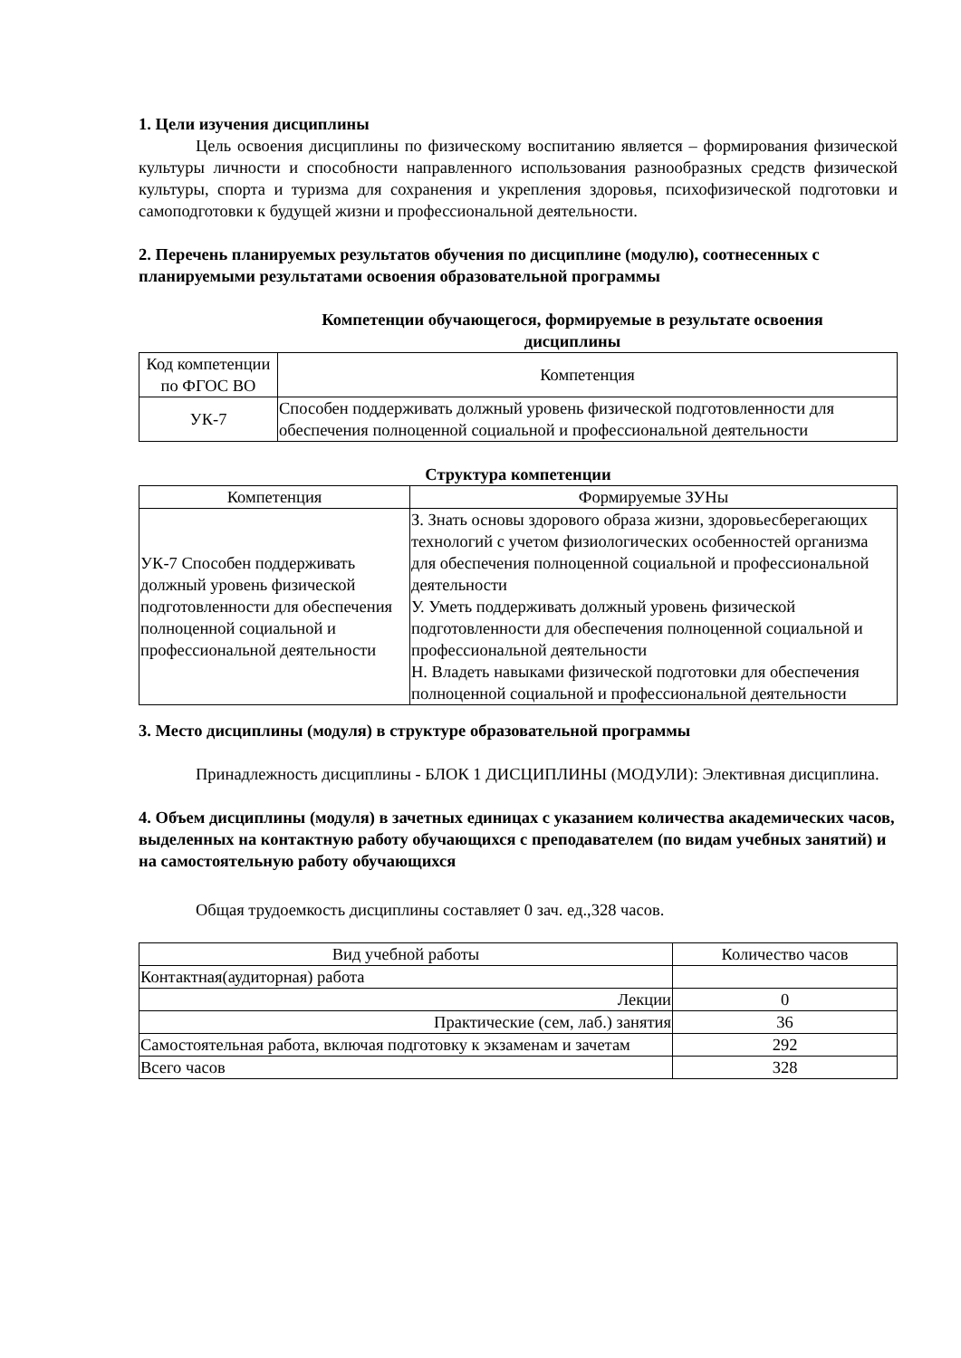1. Цели изучения дисциплины
Цель освоения дисциплины по физическому воспитанию является – формирования физической культуры личности и способности направленного использования разнообразных средств физической культуры, спорта и туризма для сохранения и укрепления здоровья, психофизической подготовки и самоподготовки к будущей жизни и профессиональной деятельности.
2. Перечень планируемых результатов обучения по дисциплине (модулю), соотнесенных с планируемыми результатами освоения образовательной программы
Компетенции обучающегося, формируемые в результате освоения
дисциплины
| Код компетенции по ФГОС ВО | Компетенция |
| --- | --- |
| УК-7 | Способен поддерживать должный уровень физической подготовленности для обеспечения полноценной социальной и профессиональной деятельности |
Структура компетенции
| Компетенция | Формируемые ЗУНы |
| --- | --- |
| УК-7 Способен поддерживать должный уровень физической подготовленности для обеспечения полноценной социальной и профессиональной деятельности | З. Знать основы здорового образа жизни, здоровьесберегающих технологий с учетом физиологических особенностей организма для обеспечения полноценной социальной и профессиональной деятельности У. Уметь поддерживать должный уровень физической подготовленности для обеспечения полноценной социальной и профессиональной деятельности Н. Владеть навыками физической подготовки для обеспечения полноценной социальной и профессиональной деятельности |
3. Место дисциплины (модуля) в структуре образовательной программы
Принадлежность дисциплины - БЛОК 1 ДИСЦИПЛИНЫ (МОДУЛИ): Элективная дисциплина.
4. Объем дисциплины (модуля) в зачетных единицах с указанием количества академических часов, выделенных на контактную работу обучающихся с преподавателем (по видам учебных занятий) и на самостоятельную работу обучающихся
Общая трудоемкость дисциплины составляет 0 зач. ед.,328 часов.
| Вид учебной работы | Количество часов |
| --- | --- |
| Контактная(аудиторная) работа | |
| Лекции | 0 |
| Практические (сем, лаб.) занятия | 36 |
| Самостоятельная работа, включая подготовку к экзаменам и зачетам | 292 |
| Всего часов | 328 |